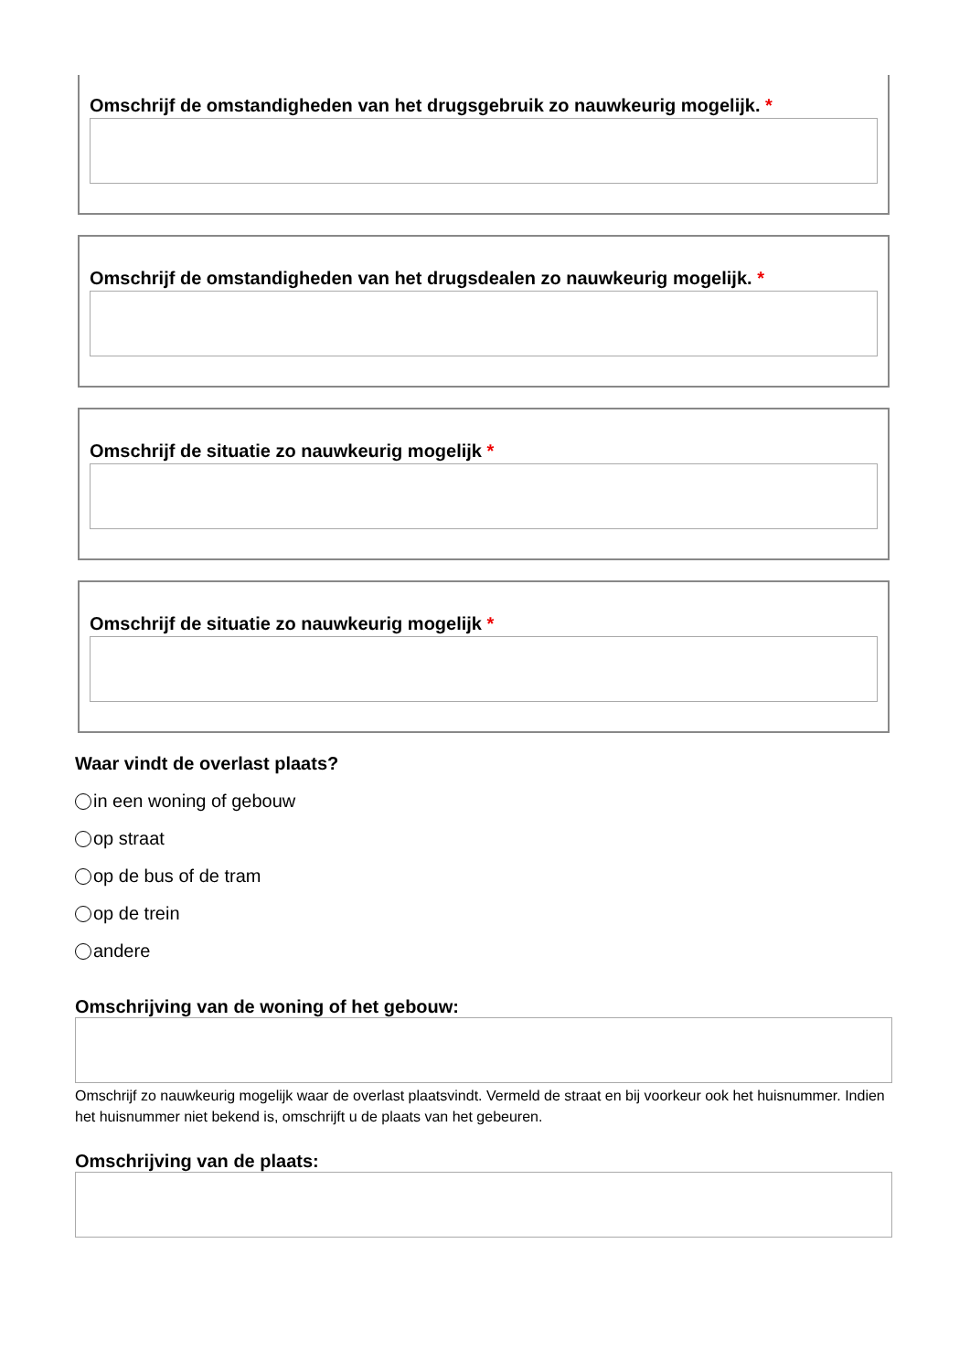Omschrijf de omstandigheden van het drugsgebruik zo nauwkeurig mogelijk. *
Omschrijf de omstandigheden van het drugsdealen zo nauwkeurig mogelijk. *
Omschrijf de situatie zo nauwkeurig mogelijk *
Omschrijf de situatie zo nauwkeurig mogelijk *
Waar vindt de overlast plaats?
in een woning of gebouw
op straat
op de bus of de tram
op de trein
andere
Omschrijving van de woning of het gebouw:
Omschrijf zo nauwkeurig mogelijk waar de overlast plaatsvindt. Vermeld de straat en bij voorkeur ook het huisnummer. Indien het huisnummer niet bekend is, omschrijft u de plaats van het gebeuren.
Omschrijving van de plaats: